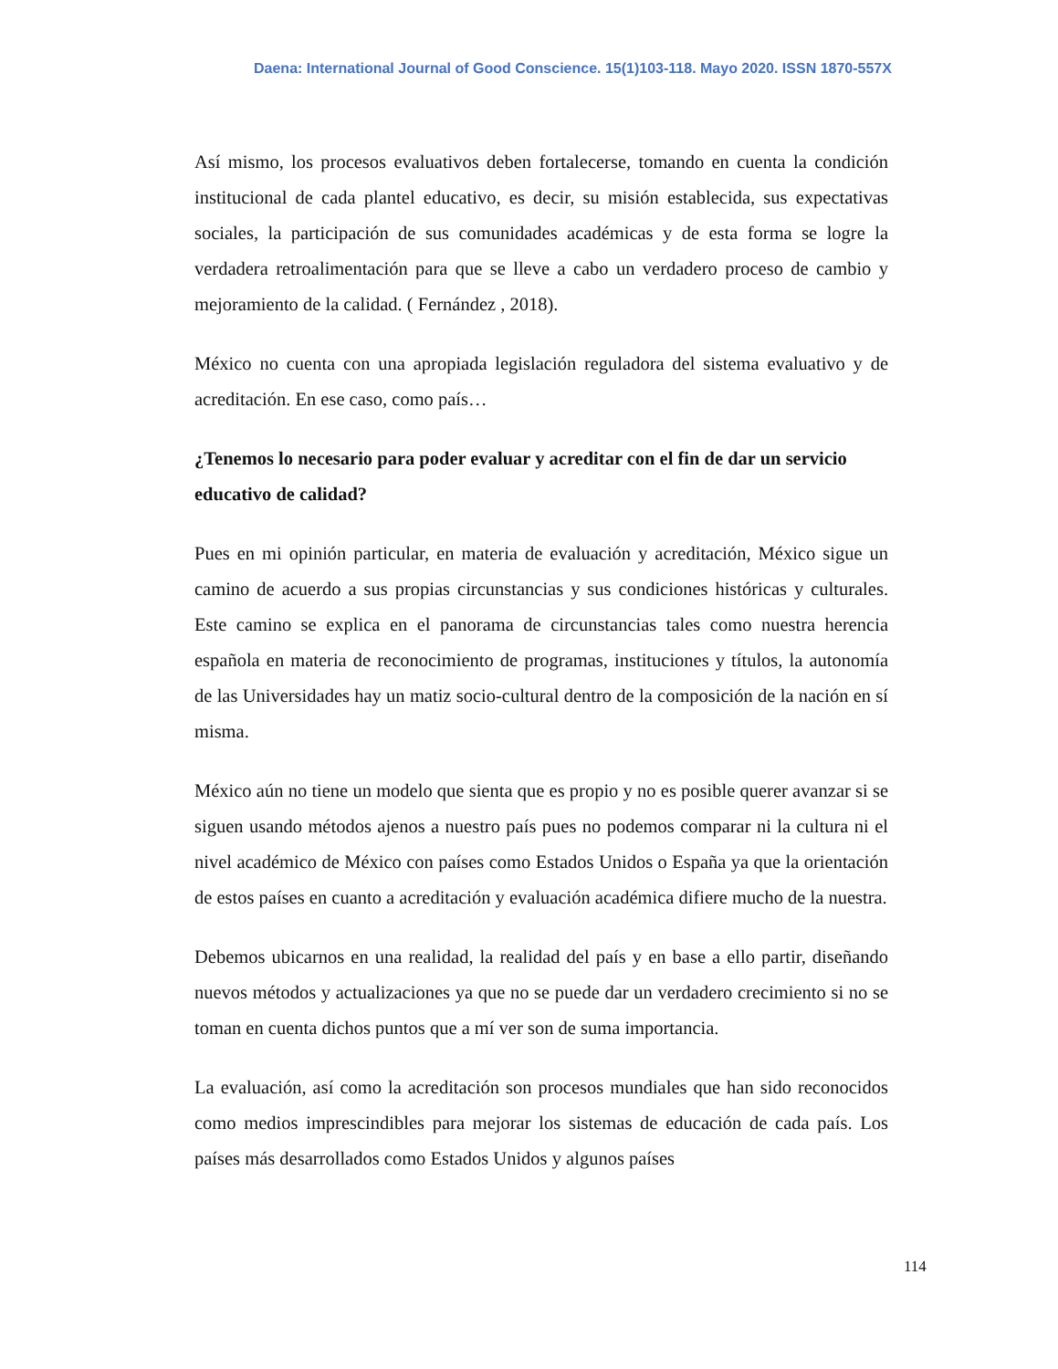Daena: International Journal of Good Conscience. 15(1)103-118. Mayo 2020. ISSN 1870-557X
Así mismo, los procesos evaluativos deben fortalecerse, tomando en cuenta la condición institucional de cada plantel educativo, es decir, su misión establecida, sus expectativas sociales, la participación de sus comunidades académicas y de esta forma se logre la verdadera retroalimentación para que se lleve a cabo un verdadero proceso de cambio y mejoramiento de la calidad. ( Fernández , 2018).
México no cuenta con una apropiada legislación reguladora del sistema evaluativo y de acreditación. En ese caso, como país…
¿Tenemos lo necesario para poder evaluar y acreditar con el fin de dar un servicio educativo de calidad?
Pues en mi opinión particular, en materia de evaluación y acreditación, México sigue un camino de acuerdo a sus propias circunstancias y sus condiciones históricas y culturales. Este camino se explica en el panorama de circunstancias tales como nuestra herencia española en materia de reconocimiento de programas, instituciones y títulos, la autonomía de las Universidades hay un matiz socio-cultural dentro de la composición de la nación en sí misma.
México aún no tiene un modelo que sienta que es propio y no es posible querer avanzar si se siguen usando métodos ajenos a nuestro país pues no podemos comparar ni la cultura ni el nivel académico de México con países como Estados Unidos o España ya que la orientación de estos países en cuanto a acreditación y evaluación académica difiere mucho de la nuestra.
Debemos ubicarnos en una realidad, la realidad del país y en base a ello partir, diseñando nuevos métodos y actualizaciones ya que no se puede dar un verdadero crecimiento si no se toman en cuenta dichos puntos que a mí ver son de suma importancia.
La evaluación, así como la acreditación son procesos mundiales que han sido reconocidos como medios imprescindibles para mejorar los sistemas de educación de cada país. Los países más desarrollados como Estados Unidos y algunos países
114